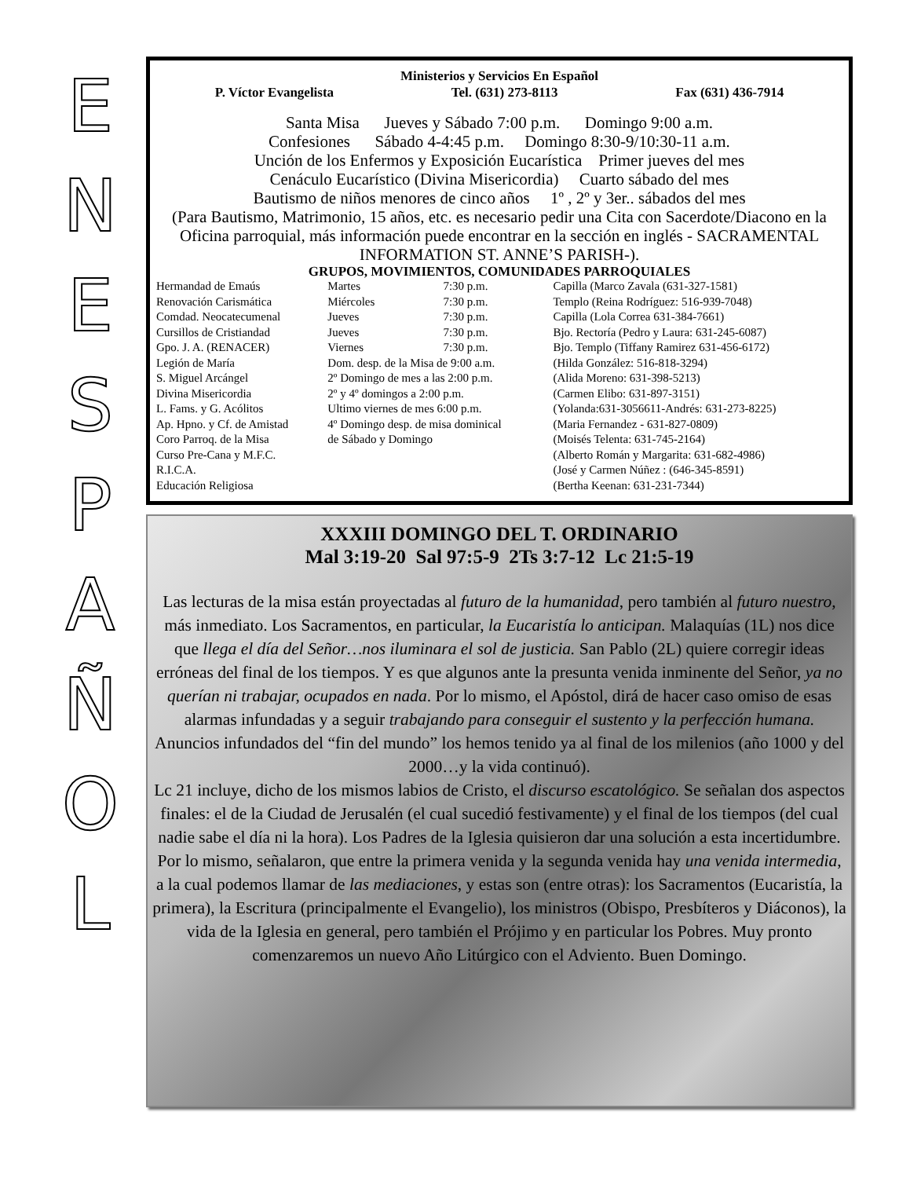ENESPAÑOL
Ministerios y Servicios En Español
P. Víctor Evangelista Tel. (631) 273-8113 Fax (631) 436-7914
Santa Misa Jueves y Sábado 7:00 p.m. Domingo 9:00 a.m.
Confesiones Sábado 4-4:45 p.m. Domingo 8:30-9/10:30-11 a.m.
Unción de los Enfermos y Exposición Eucarística Primer jueves del mes
Cenáculo Eucarístico (Divina Misericordia) Cuarto sábado del mes
Bautismo de niños menores de cinco años 1º , 2º y 3er.. sábados del mes
(Para Bautismo, Matrimonio, 15 años, etc. es necesario pedir una Cita con Sacerdote/Diacono en la Oficina parroquial, más información puede encontrar en la sección en inglés - SACRAMENTAL INFORMATION ST. ANNE’S PARISH-).
GRUPOS, MOVIMIENTOS, COMUNIDADES PARROQUIALES
| Hermandad de Emaús | Martes | 7:30 p.m. | Capilla (Marco Zavala (631-327-1581) |
| Renovación Carismática | Miércoles | 7:30 p.m. | Templo (Reina Rodríguez: 516-939-7048) |
| Comdad. Neocatecumenal | Jueves | 7:30 p.m. | Capilla (Lola Correa 631-384-7661) |
| Cursillos de Cristiandad | Jueves | 7:30 p.m. | Bjo. Rectoría (Pedro y Laura: 631-245-6087) |
| Gpo. J. A. (RENACER) | Viernes | 7:30 p.m. | Bjo. Templo (Tiffany Ramirez 631-456-6172) |
| Legión de María | Dom. desp. de la Misa de 9:00 a.m. | | (Hilda González: 516-818-3294) |
| S. Miguel Arcángel | 2º Domingo de mes a las 2:00 p.m. | | (Alida Moreno: 631-398-5213) |
| Divina Misericordia | 2º y 4º domingos a 2:00 p.m. | | (Carmen Elibo: 631-897-3151) |
| L. Fams. y G. Acólitos | Ultimo viernes de mes 6:00 p.m. | | (Yolanda:631-3056611-Andrés: 631-273-8225) |
| Ap. Hpno. y Cf. de Amistad | 4º Domingo desp. de misa dominical | | (Maria Fernandez - 631-827-0809) |
| Coro Parroq. de la Misa | de Sábado y Domingo | | (Moisés Telenta: 631-745-2164) |
| Curso Pre-Cana y M.F.C. | | | (Alberto Román y Margarita: 631-682-4986) |
| R.I.C.A. | | | (José y Carmen Núñez : (646-345-8591) |
| Educación Religiosa | | | (Bertha Keenan: 631-231-7344) |
XXXIII DOMINGO DEL T. ORDINARIO
Mal 3:19-20 Sal 97:5-9 2Ts 3:7-12 Lc 21:5-19
Las lecturas de la misa están proyectadas al futuro de la humanidad, pero también al futuro nuestro, más inmediato. Los Sacramentos, en particular, la Eucaristía lo anticipan. Malaquías (1L) nos dice que llega el día del Señor…nos iluminara el sol de justicia. San Pablo (2L) quiere corregir ideas erróneas del final de los tiempos. Y es que algunos ante la presunta venida inminente del Señor, ya no querían ni trabajar, ocupados en nada. Por lo mismo, el Apóstol, dirá de hacer caso omiso de esas alarmas infundadas y a seguir trabajando para conseguir el sustento y la perfección humana. Anuncios infundados del “fin del mundo” los hemos tenido ya al final de los milenios (año 1000 y del 2000…y la vida continuó).
Lc 21 incluye, dicho de los mismos labios de Cristo, el discurso escatológico. Se señalan dos aspectos finales: el de la Ciudad de Jerusalén (el cual sucedió festivamente) y el final de los tiempos (del cual nadie sabe el día ni la hora). Los Padres de la Iglesia quisieron dar una solución a esta incertidumbre. Por lo mismo, señalaron, que entre la primera venida y la segunda venida hay una venida intermedia, a la cual podemos llamar de las mediaciones, y estas son (entre otras): los Sacramentos (Eucaristía, la primera), la Escritura (principalmente el Evangelio), los ministros (Obispo, Presbíteros y Diáconos), la vida de la Iglesia en general, pero también el Prójimo y en particular los Pobres. Muy pronto comenzaremos un nuevo Año Litúrgico con el Adviento. Buen Domingo.